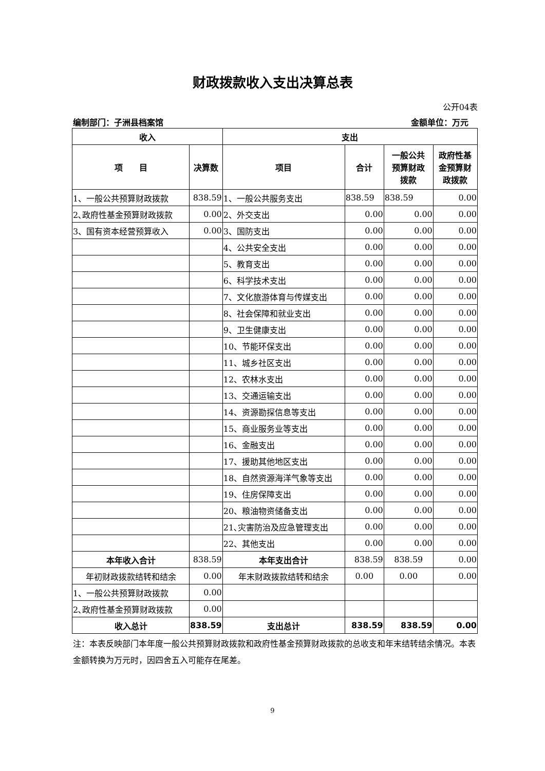财政拨款收入支出决算总表
公开04表
编制部门：子洲县档案馆 金额单位：万元
| 收入 | | 支出 | | | |
| --- | --- | --- | --- | --- | --- |
| 项 目 | 决算数 | 项目 | 合计 | 一般公共 预算财政 拨款 | 政府性基 金预算财 政拨款 |
| 1、一般公共预算财政拨款 | 838.59 | 1、一般公共服务支出 | 838.59 | 838.59 | 0.00 |
| 2､政府性基金预算财政拨款 | 0.00 | 2、外交支出 | 0.00 | 0.00 | 0.00 |
| 3、国有资本经营预算收入 | 0.00 | 3、国防支出 | 0.00 | 0.00 | 0.00 |
| | | 4、公共安全支出 | 0.00 | 0.00 | 0.00 |
| | | 5、教育支出 | 0.00 | 0.00 | 0.00 |
| | | 6、科学技术支出 | 0.00 | 0.00 | 0.00 |
| | | 7、文化旅游体育与传媒支出 | 0.00 | 0.00 | 0.00 |
| | | 8、社会保障和就业支出 | 0.00 | 0.00 | 0.00 |
| | | 9、卫生健康支出 | 0.00 | 0.00 | 0.00 |
| | | 10、节能环保支出 | 0.00 | 0.00 | 0.00 |
| | | 11、城乡社区支出 | 0.00 | 0.00 | 0.00 |
| | | 12、农林水支出 | 0.00 | 0.00 | 0.00 |
| | | 13、交通运输支出 | 0.00 | 0.00 | 0.00 |
| | | 14、资源勘探信息等支出 | 0.00 | 0.00 | 0.00 |
| | | 15、商业服务业等支出 | 0.00 | 0.00 | 0.00 |
| | | 16、金融支出 | 0.00 | 0.00 | 0.00 |
| | | 17、援助其他地区支出 | 0.00 | 0.00 | 0.00 |
| | | 18、自然资源海洋气象等支出 | 0.00 | 0.00 | 0.00 |
| | | 19、住房保障支出 | 0.00 | 0.00 | 0.00 |
| | | 20、粮油物资储备支出 | 0.00 | 0.00 | 0.00 |
| | | 21､灾害防治及应急管理支出 | 0.00 | 0.00 | 0.00 |
| | | 22、其他支出 | 0.00 | 0.00 | 0.00 |
| 本年收入合计 | 838.59 | 本年支出合计 | 838.59 | 838.59 | 0.00 |
| 年初财政拨款结转和结余 | 0.00 | 年末财政拨款结转和结余 | 0.00 | 0.00 | 0.00 |
| 1、一般公共预算财政拨款 | 0.00 | | | | |
| 2､政府性基金预算财政拨款 | 0.00 | | | | |
| 收入总计 | 838.59 | 支出总计 | 838.59 | 838.59 | 0.00 |
注：本表反映部门本年度一般公共预算财政拨款和政府性基金预算财政拨款的总收支和年末结转结余情况。本表金额转换为万元时，因四舍五入可能存在尾差。
9